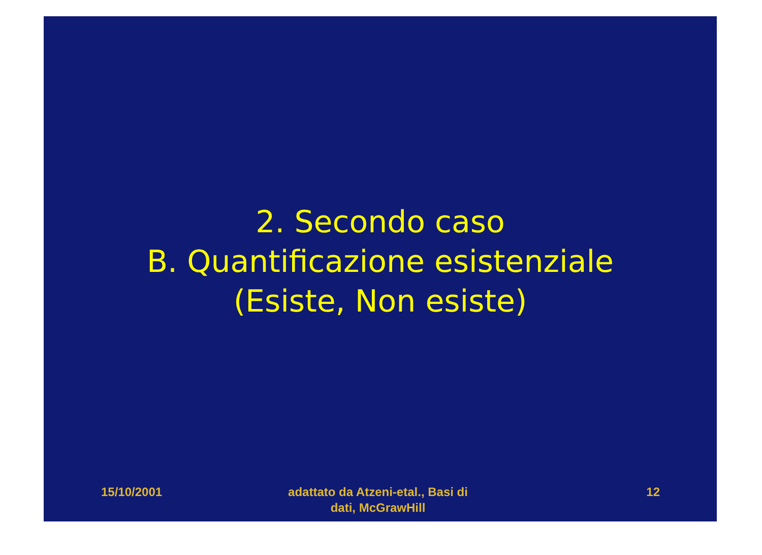2. Secondo caso
B. Quantificazione esistenziale
(Esiste, Non esiste)
15/10/2001 adattato da Atzeni-etal., Basi di
dati, McGrawHill
12